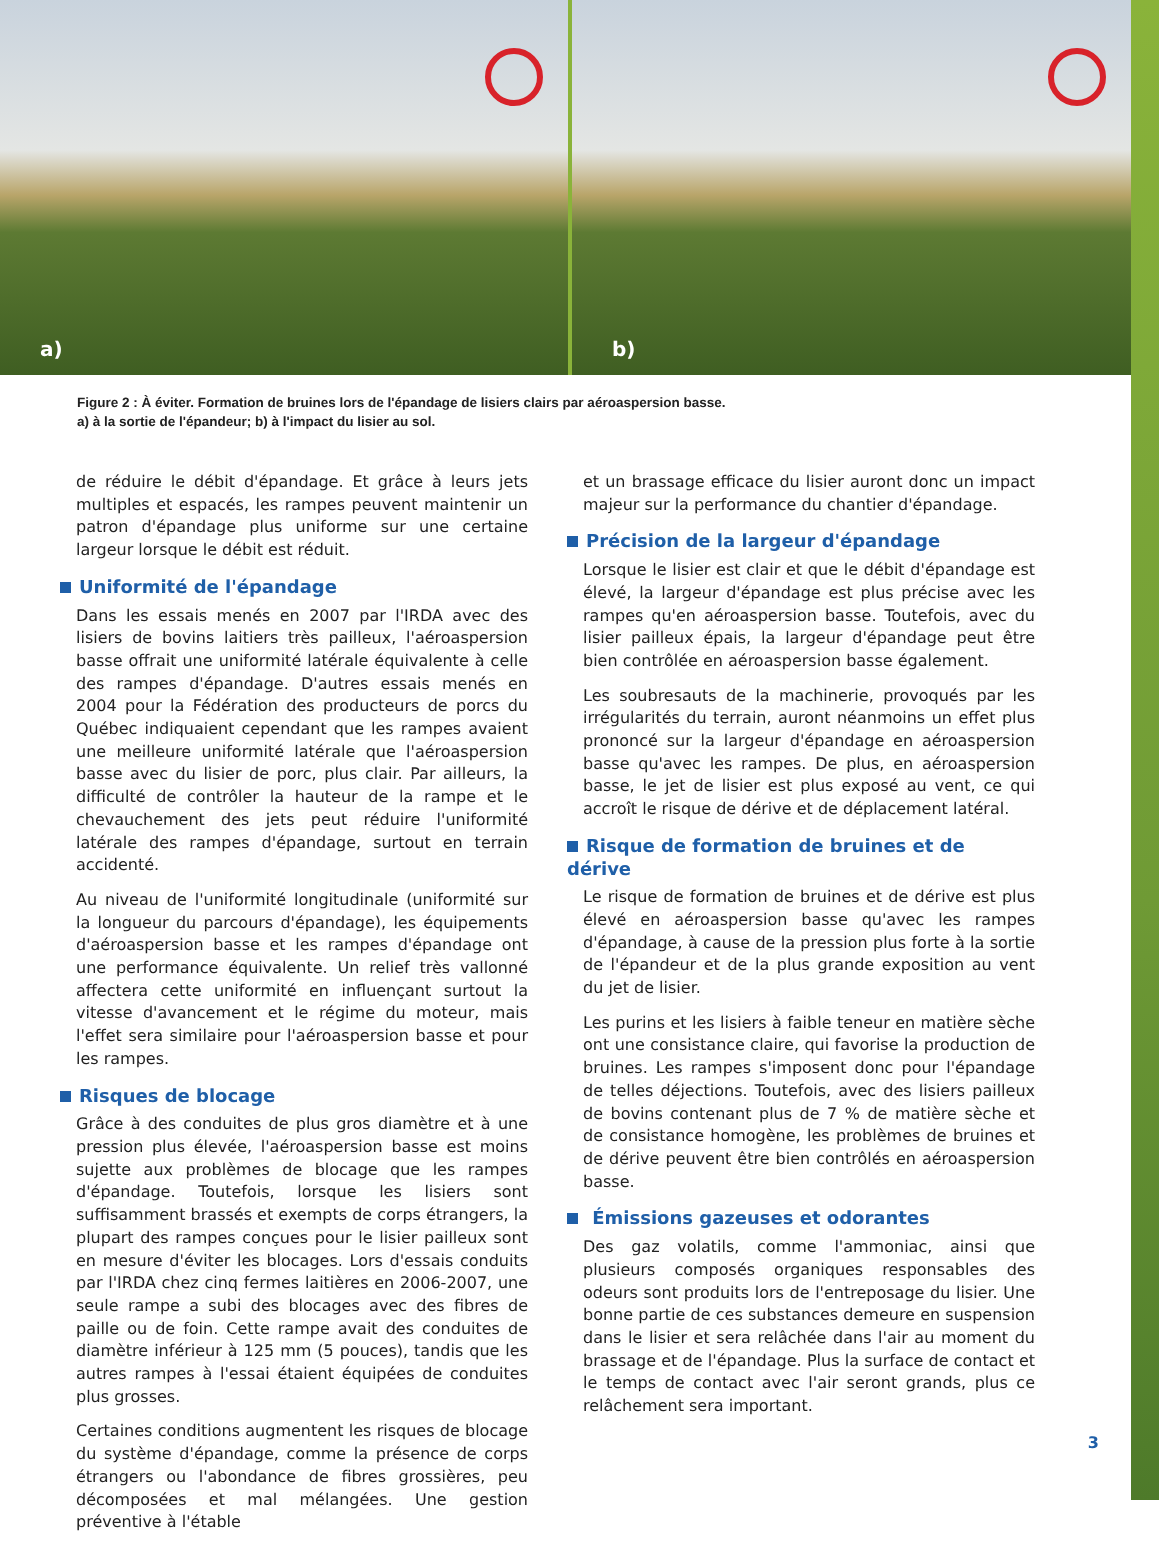a)
b)
Figure 2 : À éviter. Formation de bruines lors de l'épandage de lisiers clairs par aéroaspersion basse.
a) à la sortie de l'épandeur; b) à l'impact du lisier au sol.
de réduire le débit d'épandage. Et grâce à leurs jets multiples et espacés, les rampes peuvent maintenir un patron d'épandage plus uniforme sur une certaine largeur lorsque le débit est réduit.
Uniformité de l'épandage
Dans les essais menés en 2007 par l'IRDA avec des lisiers de bovins laitiers très pailleux, l'aéroaspersion basse offrait une uniformité latérale équivalente à celle des rampes d'épandage. D'autres essais menés en 2004 pour la Fédération des producteurs de porcs du Québec indiquaient cependant que les rampes avaient une meilleure uniformité latérale que l'aéroaspersion basse avec du lisier de porc, plus clair. Par ailleurs, la difficulté de contrôler la hauteur de la rampe et le chevauchement des jets peut réduire l'uniformité latérale des rampes d'épandage, surtout en terrain accidenté.
Au niveau de l'uniformité longitudinale (uniformité sur la longueur du parcours d'épandage), les équipements d'aéroaspersion basse et les rampes d'épandage ont une performance équivalente. Un relief très vallonné affectera cette uniformité en influençant surtout la vitesse d'avancement et le régime du moteur, mais l'effet sera similaire pour l'aéroaspersion basse et pour les rampes.
Risques de blocage
Grâce à des conduites de plus gros diamètre et à une pression plus élevée, l'aéroaspersion basse est moins sujette aux problèmes de blocage que les rampes d'épandage. Toutefois, lorsque les lisiers sont suffisamment brassés et exempts de corps étrangers, la plupart des rampes conçues pour le lisier pailleux sont en mesure d'éviter les blocages. Lors d'essais conduits par l'IRDA chez cinq fermes laitières en 2006-2007, une seule rampe a subi des blocages avec des fibres de paille ou de foin. Cette rampe avait des conduites de diamètre inférieur à 125 mm (5 pouces), tandis que les autres rampes à l'essai étaient équipées de conduites plus grosses.
Certaines conditions augmentent les risques de blocage du système d'épandage, comme la présence de corps étrangers ou l'abondance de fibres grossières, peu décomposées et mal mélangées. Une gestion préventive à l'étable
et un brassage efficace du lisier auront donc un impact majeur sur la performance du chantier d'épandage.
Précision de la largeur d'épandage
Lorsque le lisier est clair et que le débit d'épandage est élevé, la largeur d'épandage est plus précise avec les rampes qu'en aéroaspersion basse. Toutefois, avec du lisier pailleux épais, la largeur d'épandage peut être bien contrôlée en aéroaspersion basse également.
Les soubresauts de la machinerie, provoqués par les irrégularités du terrain, auront néanmoins un effet plus prononcé sur la largeur d'épandage en aéroaspersion basse qu'avec les rampes. De plus, en aéroaspersion basse, le jet de lisier est plus exposé au vent, ce qui accroît le risque de dérive et de déplacement latéral.
Risque de formation de bruines et de dérive
Le risque de formation de bruines et de dérive est plus élevé en aéroaspersion basse qu'avec les rampes d'épandage, à cause de la pression plus forte à la sortie de l'épandeur et de la plus grande exposition au vent du jet de lisier.
Les purins et les lisiers à faible teneur en matière sèche ont une consistance claire, qui favorise la production de bruines. Les rampes s'imposent donc pour l'épandage de telles déjections. Toutefois, avec des lisiers pailleux de bovins contenant plus de 7 % de matière sèche et de consistance homogène, les problèmes de bruines et de dérive peuvent être bien contrôlés en aéroaspersion basse.
Émissions gazeuses et odorantes
Des gaz volatils, comme l'ammoniac, ainsi que plusieurs composés organiques responsables des odeurs sont produits lors de l'entreposage du lisier. Une bonne partie de ces substances demeure en suspension dans le lisier et sera relâchée dans l'air au moment du brassage et de l'épandage. Plus la surface de contact et le temps de contact avec l'air seront grands, plus ce relâchement sera important.
3